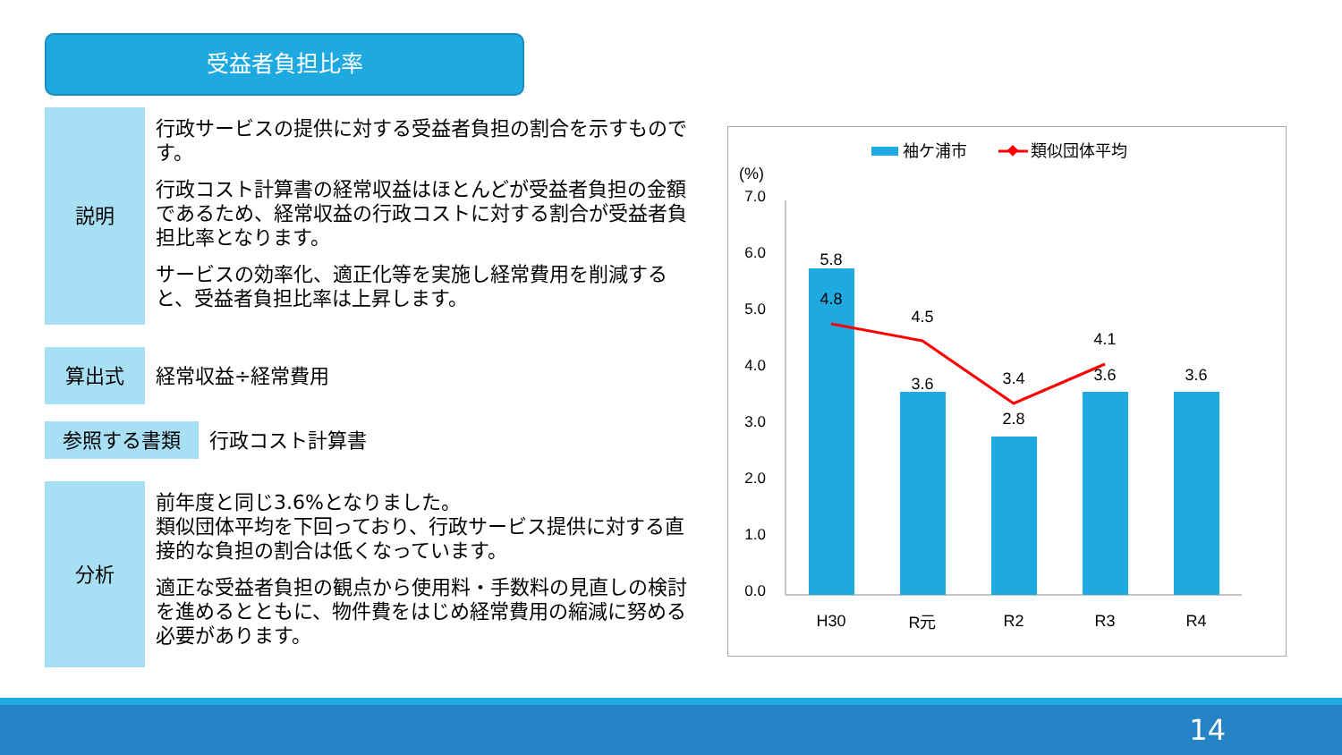受益者負担比率
説明
行政サービスの提供に対する受益者負担の割合を示すものです。
行政コスト計算書の経常収益はほとんどが受益者負担の金額であるため、経常収益の行政コストに対する割合が受益者負担比率となります。
サービスの効率化、適正化等を実施し経常費用を削減すると、受益者負担比率は上昇します。
算出式 経常収益÷経常費用
参照する書類 行政コスト計算書
分析
前年度と同じ3.6%となりました。
類似団体平均を下回っており、行政サービス提供に対する直接的な負担の割合は低くなっています。
適正な受益者負担の観点から使用料・手数料の見直しの検討を進めるとともに、物件費をはじめ経常費用の縮減に努める必要があります。
袖ケ浦市
類似団体平均
(%)
7.0
6.0
5.0
4.0
3.0
2.0
1.0
0.0
5.8
4.8
4.5
3.6
3.4
2.8
4.1
3.6
3.6
H30
R元
R2
R3
R4
14